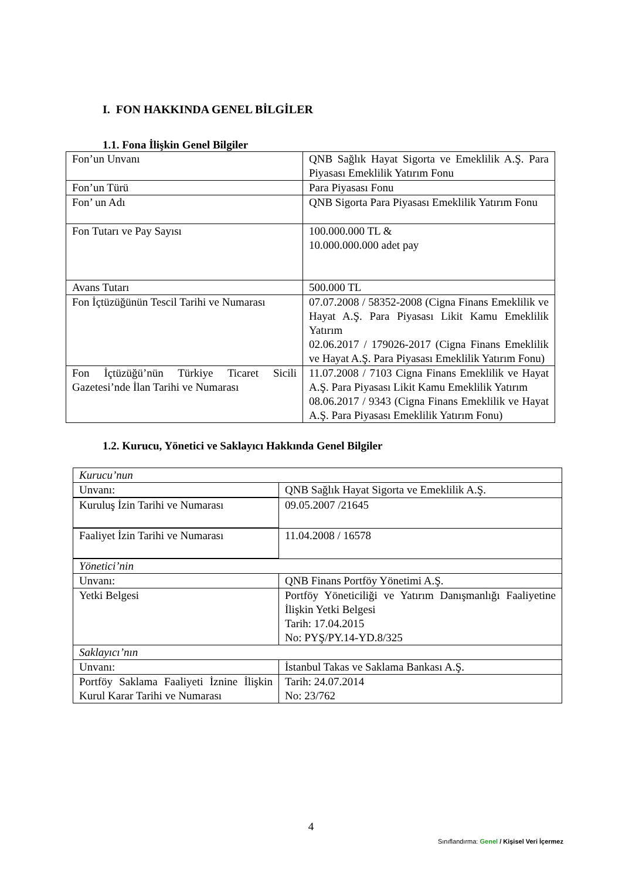I. FON HAKKINDA GENEL BİLGİLER
1.1. Fona İlişkin Genel Bilgiler
| Fon’un Unvanı | QNB Sağlık Hayat Sigorta ve Emeklilik A.Ş. Para Piyasası Emeklilik Yatırım Fonu |
| Fon’un Türü | Para Piyasası Fonu |
| Fon’ un Adı | QNB Sigorta Para Piyasası Emeklilik Yatırım Fonu |
| Fon Tutarı ve Pay Sayısı | 100.000.000 TL & 10.000.000.000 adet pay |
| Avans Tutarı | 500.000 TL |
| Fon İçtüzüğünün Tescil Tarihi ve Numarası | 07.07.2008 / 58352-2008 (Cigna Finans Emeklilik ve Hayat A.Ş. Para Piyasası Likit Kamu Emeklilik Yatırım 02.06.2017 / 179026-2017 (Cigna Finans Emeklilik ve Hayat A.Ş. Para Piyasası Emeklilik Yatırım Fonu) |
| Fon İçtüzüğü’nün Türkiye Ticaret Sicili Gazetesi’nde İlan Tarihi ve Numarası | 11.07.2008 / 7103 Cigna Finans Emeklilik ve Hayat A.Ş. Para Piyasası Likit Kamu Emeklilik Yatırım 08.06.2017 / 9343 (Cigna Finans Emeklilik ve Hayat A.Ş. Para Piyasası Emeklilik Yatırım Fonu) |
1.2. Kurucu, Yönetici ve Saklayıcı Hakkında Genel Bilgiler
| Kurucu’nun | |
| Unvanı: | QNB Sağlık Hayat Sigorta ve Emeklilik A.Ş. |
| Kuruluş İzin Tarihi ve Numarası | 09.05.2007 /21645 |
| Faaliyet İzin Tarihi ve Numarası | 11.04.2008 / 16578 |
| Yönetici’nin | |
| Unvanı: | QNB Finans Portföy Yönetimi A.Ş. |
| Yetki Belgesi | Portföy Yöneticiliği ve Yatırım Danışmanlığı Faaliyetine İlişkin Yetki Belgesi Tarih: 17.04.2015 No: PYŞ/PY.14-YD.8/325 |
| Saklayıcı’nın | |
| Unvanı: | İstanbul Takas ve Saklama Bankası A.Ş. |
| Portföy Saklama Faaliyeti İznine İlişkin Kurul Karar Tarihi ve Numarası | Tarih: 24.07.2014 No: 23/762 |
4
Sınıflandırma: Genel / Kişisel Veri İçermez